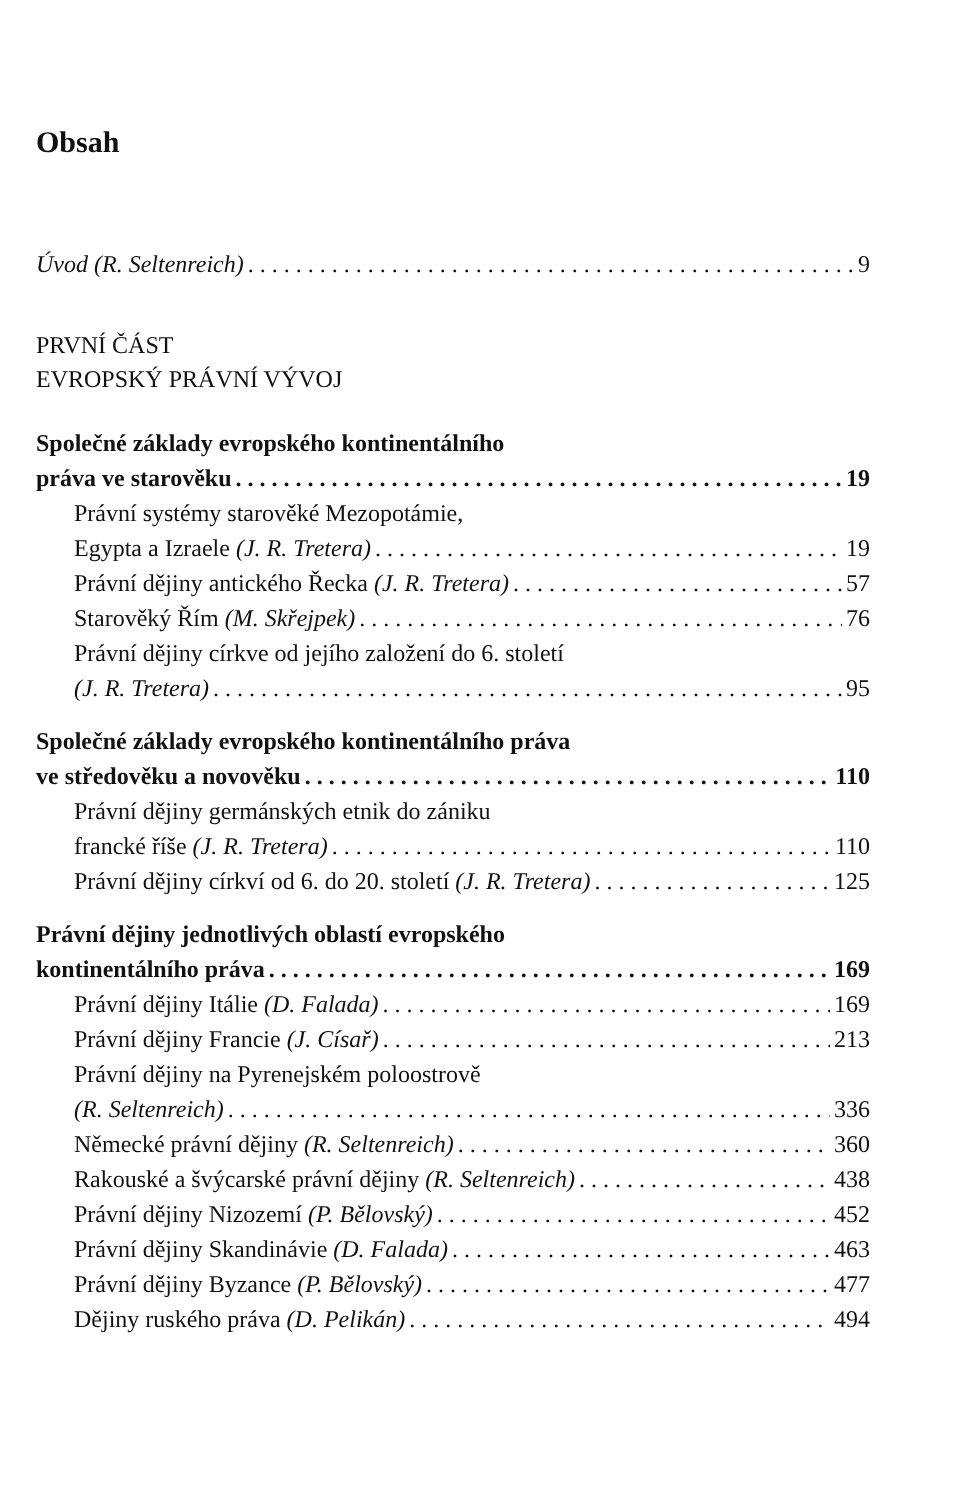Obsah
Úvod (R. Seltenreich) 9
PRVNÍ ČÁST
EVROPSKÝ PRÁVNÍ VÝVOJ
Společné základy evropského kontinentálního
práva ve starověku 19
Právní systémy starověké Mezopotámie,
Egypta a Izraele (J. R. Tretera) 19
Právní dějiny antického Řecka (J. R. Tretera) 57
Starověký Řím (M. Skřejpek) 76
Právní dějiny církve od jejího založení do 6. století
(J. R. Tretera) 95
Společné základy evropského kontinentálního práva
ve středověku a novověku 110
Právní dějiny germánských etnik do zániku
francké říše (J. R. Tretera) 110
Právní dějiny církví od 6. do 20. století (J. R. Tretera) 125
Právní dějiny jednotlivých oblastí evropského
kontinentálního práva 169
Právní dějiny Itálie (D. Falada) 169
Právní dějiny Francie (J. Císař) 213
Právní dějiny na Pyrenejském poloostrově
(R. Seltenreich) 336
Německé právní dějiny (R. Seltenreich) 360
Rakouské a švýcarské právní dějiny (R. Seltenreich) 438
Právní dějiny Nizozemí (P. Bělovský) 452
Právní dějiny Skandinávie (D. Falada) 463
Právní dějiny Byzance (P. Bělovský) 477
Dějiny ruského práva (D. Pelikán) 494